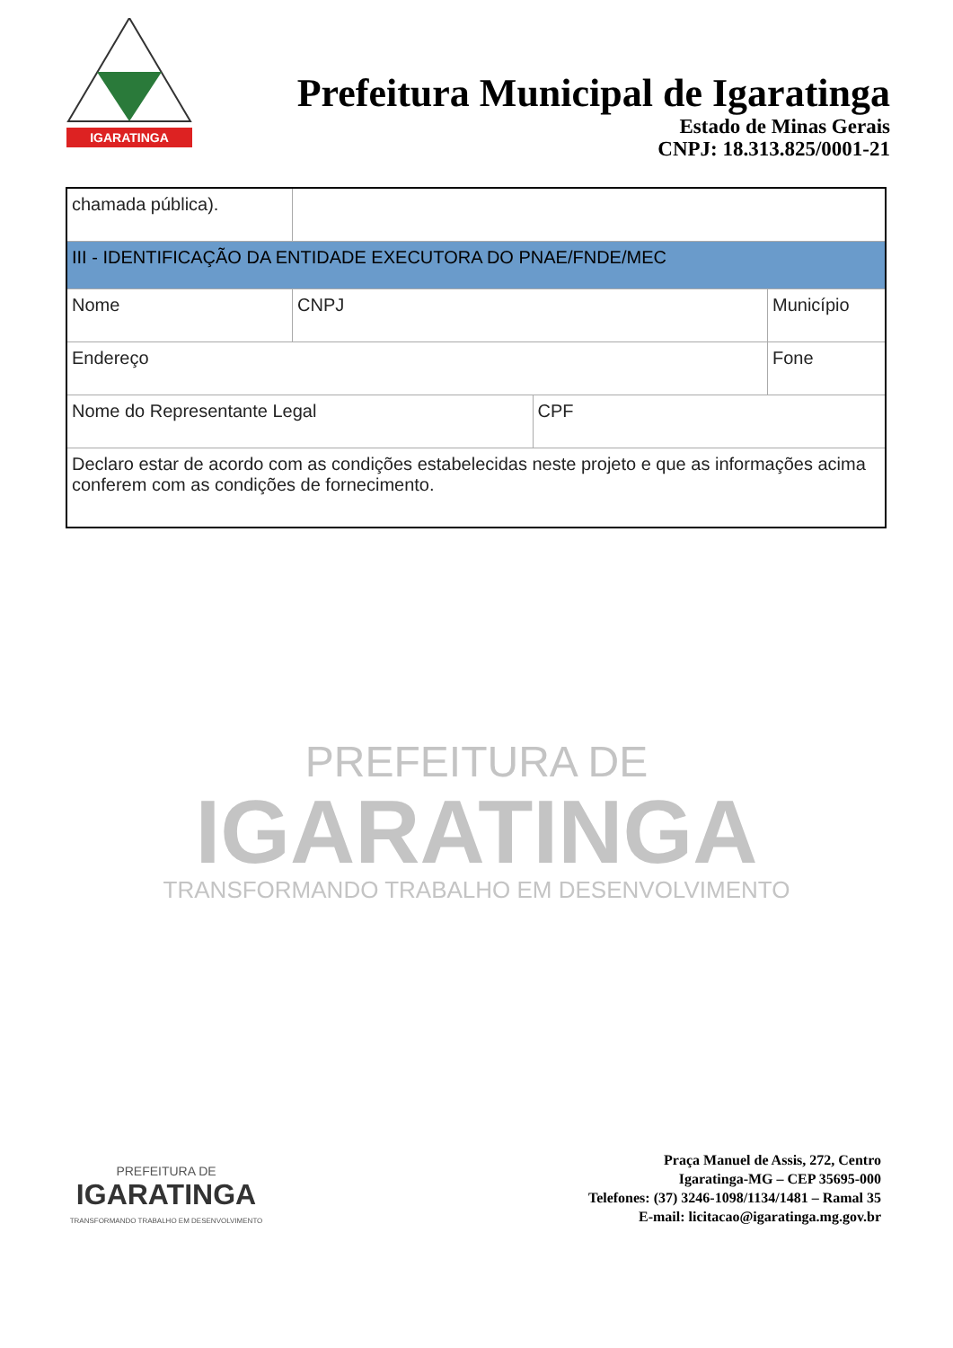IGARATINGA
Prefeitura Municipal de Igaratinga
Estado de Minas Gerais
CNPJ: 18.313.825/0001-21
| chamada pública). | | | | |
| III - IDENTIFICAÇÃO DA ENTIDADE EXECUTORA DO PNAE/FNDE/MEC | | | | |
| Nome | | CNPJ | | Município |
| Endereço | | | | Fone |
| Nome do Representante Legal | | | CPF | |
| Declaro estar de acordo com as condições estabelecidas neste projeto e que as informações acima conferem com as condições de fornecimento. | | | | |
PREFEITURA DE
IGARATINGA
TRANSFORMANDO TRABALHO EM DESENVOLVIMENTO
PREFEITURA DE
IGARATINGA
TRANSFORMANDO TRABALHO EM DESENVOLVIMENTO
Praça Manuel de Assis, 272, Centro
Igaratinga-MG – CEP 35695-000
Telefones: (37) 3246-1098/1134/1481 – Ramal 35
E-mail: licitacao@igaratinga.mg.gov.br